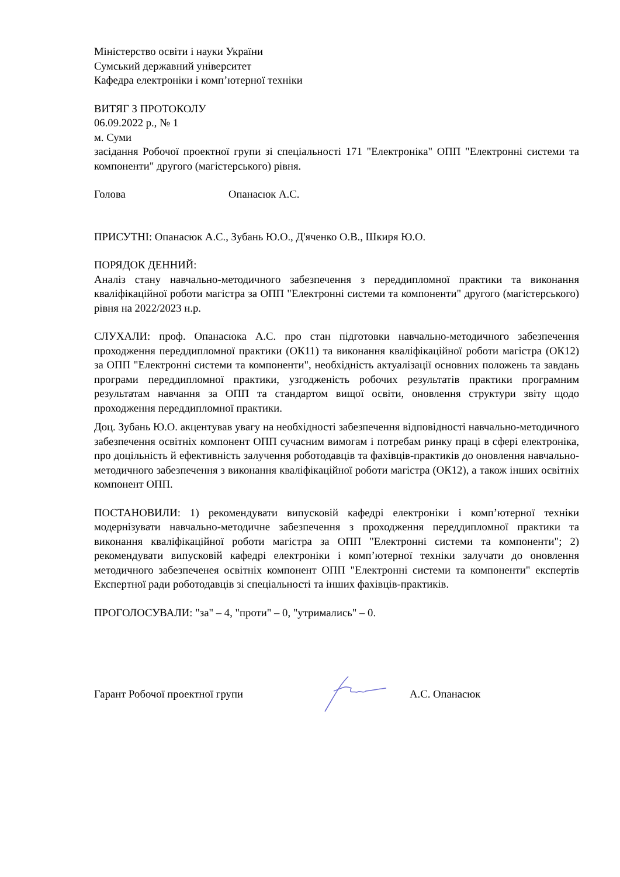Міністерство освіти і науки України
Сумський державний університет
Кафедра електроніки і комп’ютерної техніки
ВИТЯГ З ПРОТОКОЛУ
06.09.2022 р., № 1
м. Суми
засідання Робочої проектної групи зі спеціальності 171 "Електроніка" ОПП "Електронні системи та компоненти" другого (магістерського) рівня.
Голова Опанасюк А.С.
ПРИСУТНІ: Опанасюк А.С., Зубань Ю.О., Д'яченко О.В., Шкиря Ю.О.
ПОРЯДОК ДЕННИЙ:
Аналіз стану навчально-методичного забезпечення з переддипломної практики та виконання кваліфікаційної роботи магістра за ОПП "Електронні системи та компоненти" другого (магістерського) рівня на 2022/2023 н.р.
СЛУХАЛИ: проф. Опанасюка А.С. про стан підготовки навчально-методичного забезпечення проходження переддипломної практики (ОК11) та виконання кваліфікаційної роботи магістра (ОК12) за ОПП "Електронні системи та компоненти", необхідність актуалізації основних положень та завдань програми переддипломної практики, узгодженість робочих результатів практики програмним результатам навчання за ОПП та стандартом вищої освіти, оновлення структури звіту щодо проходження переддипломної практики.
Доц. Зубань Ю.О. акцентував увагу на необхідності забезпечення відповідності навчально-методичного забезпечення освітніх компонент ОПП сучасним вимогам і потребам ринку праці в сфері електроніка, про доцільність й ефективність залучення роботодавців та фахівців-практиків до оновлення навчально-методичного забезпечення з виконання кваліфікаційної роботи магістра (ОК12), а також інших освітніх компонент ОПП.
ПОСТАНОВИЛИ: 1) рекомендувати випусковій кафедрі електроніки і комп’ютерної техніки модернізувати навчально-методичне забезпечення з проходження переддипломної практики та виконання кваліфікаційної роботи магістра за ОПП "Електронні системи та компоненти"; 2) рекомендувати випусковій кафедрі електроніки і комп’ютерної техніки залучати до оновлення методичного забезпеченея освітніх компонент ОПП "Електронні системи та компоненти" експертів Експертної ради роботодавців зі спеціальності та інших фахівців-практиків.
ПРОГОЛОСУВАЛИ: "за" – 4, "проти" – 0, "утримались" – 0.
Гарант Робочої проектної групи А.С. Опанасюк